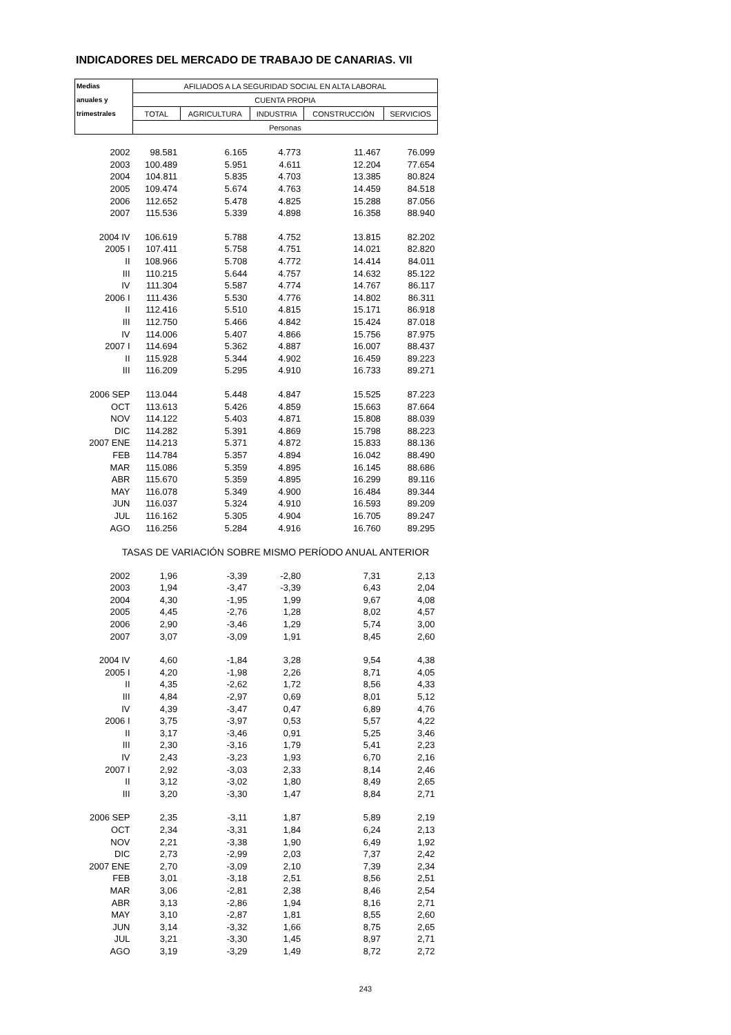INDICADORES DEL MERCADO DE TRABAJO DE CANARIAS. VII
| Medias | AFILIADOS A LA SEGURIDAD SOCIAL EN ALTA LABORAL | | | | |
| --- | --- | --- | --- | --- | --- |
| anuales y | CUENTA PROPIA | | | | |
| trimestrales | TOTAL | AGRICULTURA | INDUSTRIA | CONSTRUCCIÓN | SERVICIOS |
| | Personas | | | | |
| 2002 | 98.581 | 6.165 | 4.773 | 11.467 | 76.099 |
| 2003 | 100.489 | 5.951 | 4.611 | 12.204 | 77.654 |
| 2004 | 104.811 | 5.835 | 4.703 | 13.385 | 80.824 |
| 2005 | 109.474 | 5.674 | 4.763 | 14.459 | 84.518 |
| 2006 | 112.652 | 5.478 | 4.825 | 15.288 | 87.056 |
| 2007 | 115.536 | 5.339 | 4.898 | 16.358 | 88.940 |
| 2004 IV | 106.619 | 5.788 | 4.752 | 13.815 | 82.202 |
| 2005 I | 107.411 | 5.758 | 4.751 | 14.021 | 82.820 |
| II | 108.966 | 5.708 | 4.772 | 14.414 | 84.011 |
| III | 110.215 | 5.644 | 4.757 | 14.632 | 85.122 |
| IV | 111.304 | 5.587 | 4.774 | 14.767 | 86.117 |
| 2006 I | 111.436 | 5.530 | 4.776 | 14.802 | 86.311 |
| II | 112.416 | 5.510 | 4.815 | 15.171 | 86.918 |
| III | 112.750 | 5.466 | 4.842 | 15.424 | 87.018 |
| IV | 114.006 | 5.407 | 4.866 | 15.756 | 87.975 |
| 2007 I | 114.694 | 5.362 | 4.887 | 16.007 | 88.437 |
| II | 115.928 | 5.344 | 4.902 | 16.459 | 89.223 |
| III | 116.209 | 5.295 | 4.910 | 16.733 | 89.271 |
| 2006 SEP | 113.044 | 5.448 | 4.847 | 15.525 | 87.223 |
| OCT | 113.613 | 5.426 | 4.859 | 15.663 | 87.664 |
| NOV | 114.122 | 5.403 | 4.871 | 15.808 | 88.039 |
| DIC | 114.282 | 5.391 | 4.869 | 15.798 | 88.223 |
| 2007 ENE | 114.213 | 5.371 | 4.872 | 15.833 | 88.136 |
| FEB | 114.784 | 5.357 | 4.894 | 16.042 | 88.490 |
| MAR | 115.086 | 5.359 | 4.895 | 16.145 | 88.686 |
| ABR | 115.670 | 5.359 | 4.895 | 16.299 | 89.116 |
| MAY | 116.078 | 5.349 | 4.900 | 16.484 | 89.344 |
| JUN | 116.037 | 5.324 | 4.910 | 16.593 | 89.209 |
| JUL | 116.162 | 5.305 | 4.904 | 16.705 | 89.247 |
| AGO | 116.256 | 5.284 | 4.916 | 16.760 | 89.295 |
| TASAS DE VARIACIÓN SOBRE MISMO PERÍODO ANUAL ANTERIOR | | | | | |
| 2002 | 1,96 | -3,39 | -2,80 | 7,31 | 2,13 |
| 2003 | 1,94 | -3,47 | -3,39 | 6,43 | 2,04 |
| 2004 | 4,30 | -1,95 | 1,99 | 9,67 | 4,08 |
| 2005 | 4,45 | -2,76 | 1,28 | 8,02 | 4,57 |
| 2006 | 2,90 | -3,46 | 1,29 | 5,74 | 3,00 |
| 2007 | 3,07 | -3,09 | 1,91 | 8,45 | 2,60 |
| 2004 IV | 4,60 | -1,84 | 3,28 | 9,54 | 4,38 |
| 2005 I | 4,20 | -1,98 | 2,26 | 8,71 | 4,05 |
| II | 4,35 | -2,62 | 1,72 | 8,56 | 4,33 |
| III | 4,84 | -2,97 | 0,69 | 8,01 | 5,12 |
| IV | 4,39 | -3,47 | 0,47 | 6,89 | 4,76 |
| 2006 I | 3,75 | -3,97 | 0,53 | 5,57 | 4,22 |
| II | 3,17 | -3,46 | 0,91 | 5,25 | 3,46 |
| III | 2,30 | -3,16 | 1,79 | 5,41 | 2,23 |
| IV | 2,43 | -3,23 | 1,93 | 6,70 | 2,16 |
| 2007 I | 2,92 | -3,03 | 2,33 | 8,14 | 2,46 |
| II | 3,12 | -3,02 | 1,80 | 8,49 | 2,65 |
| III | 3,20 | -3,30 | 1,47 | 8,84 | 2,71 |
| 2006 SEP | 2,35 | -3,11 | 1,87 | 5,89 | 2,19 |
| OCT | 2,34 | -3,31 | 1,84 | 6,24 | 2,13 |
| NOV | 2,21 | -3,38 | 1,90 | 6,49 | 1,92 |
| DIC | 2,73 | -2,99 | 2,03 | 7,37 | 2,42 |
| 2007 ENE | 2,70 | -3,09 | 2,10 | 7,39 | 2,34 |
| FEB | 3,01 | -3,18 | 2,51 | 8,56 | 2,51 |
| MAR | 3,06 | -2,81 | 2,38 | 8,46 | 2,54 |
| ABR | 3,13 | -2,86 | 1,94 | 8,16 | 2,71 |
| MAY | 3,10 | -2,87 | 1,81 | 8,55 | 2,60 |
| JUN | 3,14 | -3,32 | 1,66 | 8,75 | 2,65 |
| JUL | 3,21 | -3,30 | 1,45 | 8,97 | 2,71 |
| AGO | 3,19 | -3,29 | 1,49 | 8,72 | 2,72 |
243